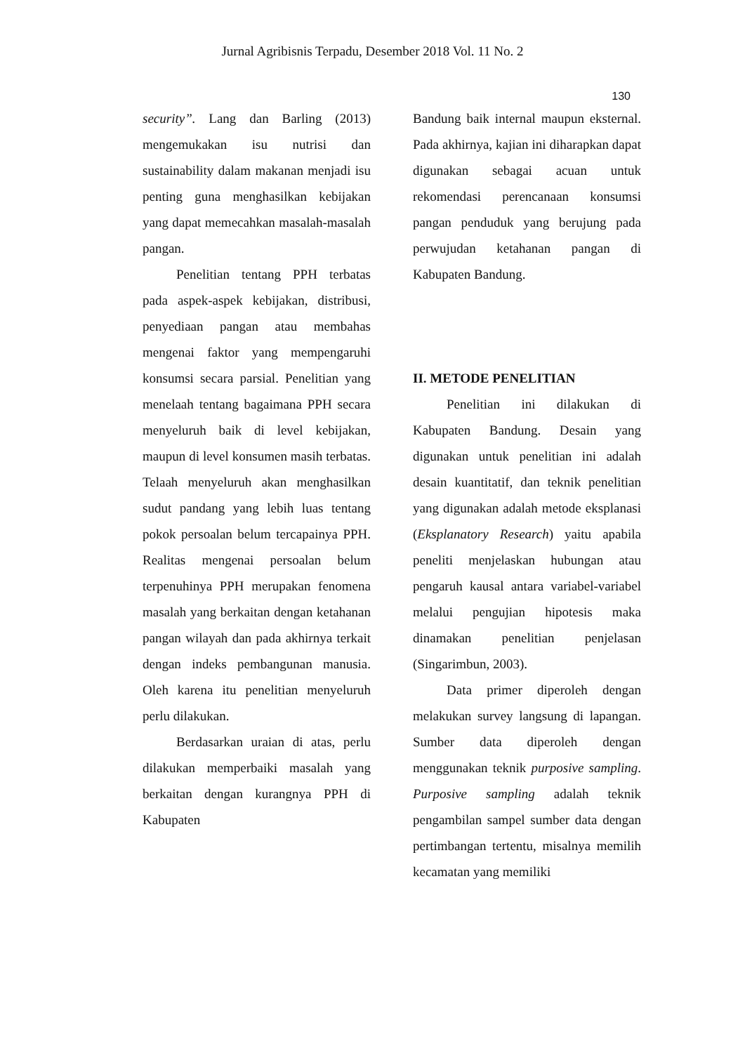Jurnal Agribisnis Terpadu, Desember 2018 Vol. 11 No. 2
130
security”. Lang dan Barling (2013) mengemukakan isu nutrisi dan sustainability dalam makanan menjadi isu penting guna menghasilkan kebijakan yang dapat memecahkan masalah-masalah pangan.
Penelitian tentang PPH terbatas pada aspek-aspek kebijakan, distribusi, penyediaan pangan atau membahas mengenai faktor yang mempengaruhi konsumsi secara parsial. Penelitian yang menelaah tentang bagaimana PPH secara menyeluruh baik di level kebijakan, maupun di level konsumen masih terbatas. Telaah menyeluruh akan menghasilkan sudut pandang yang lebih luas tentang pokok persoalan belum tercapainya PPH. Realitas mengenai persoalan belum terpenuhinya PPH merupakan fenomena masalah yang berkaitan dengan ketahanan pangan wilayah dan pada akhirnya terkait dengan indeks pembangunan manusia. Oleh karena itu penelitian menyeluruh perlu dilakukan.
Berdasarkan uraian di atas, perlu dilakukan memperbaiki masalah yang berkaitan dengan kurangnya PPH di Kabupaten
Bandung baik internal maupun eksternal. Pada akhirnya, kajian ini diharapkan dapat digunakan sebagai acuan untuk rekomendasi perencanaan konsumsi pangan penduduk yang berujung pada perwujudan ketahanan pangan di Kabupaten Bandung.
II. METODE PENELITIAN
Penelitian ini dilakukan di Kabupaten Bandung. Desain yang digunakan untuk penelitian ini adalah desain kuantitatif, dan teknik penelitian yang digunakan adalah metode eksplanasi (Eksplanatory Research) yaitu apabila peneliti menjelaskan hubungan atau pengaruh kausal antara variabel-variabel melalui pengujian hipotesis maka dinamakan penelitian penjelasan (Singarimbun, 2003).
Data primer diperoleh dengan melakukan survey langsung di lapangan. Sumber data diperoleh dengan menggunakan teknik purposive sampling. Purposive sampling adalah teknik pengambilan sampel sumber data dengan pertimbangan tertentu, misalnya memilih kecamatan yang memiliki